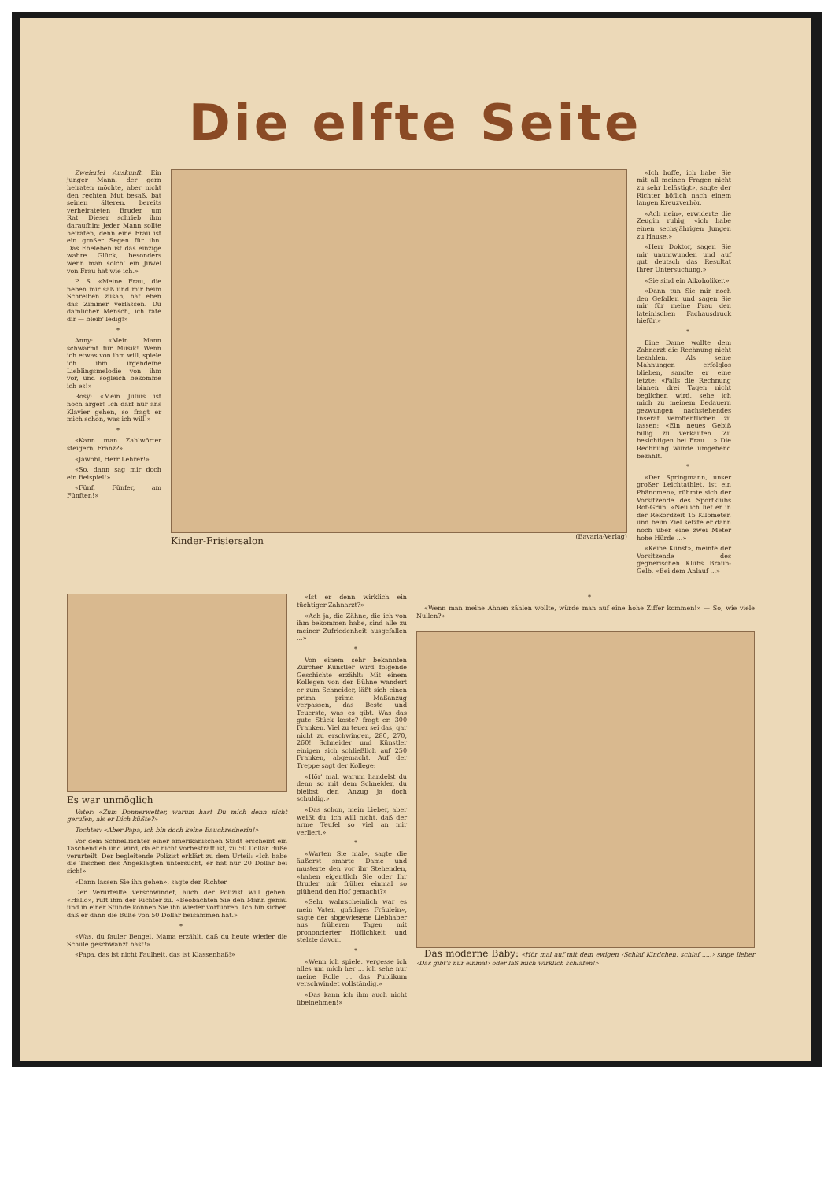Die elfte Seite
Zweierlei Auskunft. Ein junger Mann, der gern heiraten möchte, aber nicht den rechten Mut besaß, bat seinen älteren, bereits verheirateten Bruder um Rat. Dieser schrieb ihm daraufhin: Jeder Mann sollte heiraten, denn eine Frau ist ein großer Segen für ihn. Das Eheleben ist das einzige wahre Glück, besonders wenn man solch' ein Juwel von Frau hat wie ich.»
P. S. «Meine Frau, die neben mir saß und mir beim Schreiben zusah, hat eben das Zimmer verlassen. Du dämlicher Mensch, ich rate dir — bleib' ledig!»
*
Anny: «Mein Mann schwärmt für Musik! Wenn ich etwas von ihm will, spiele ich ihm irgendeine Lieblingsmelodie von ihm vor, und sogleich bekomme ich es!»
Rosy: «Mein Julius ist noch ärger! Ich darf nur ans Klavier gehen, so fragt er mich schon, was ich will!»
*
«Kann man Zahlwörter steigern, Franz?»
«Jawohl, Herr Lehrer!»
«So, dann sag mir doch ein Beispiel!»
«Fünf, Fünfer, am Fünften!»
Kinder-Frisiersalon (Bavaria-Verlag) «Ich hoffe, ich habe Sie mit all meinen Fragen nicht zu sehr belästigt», sagte der Richter höflich nach einem langen Kreuzverhör.
«Ach nein», erwiderte die Zeugin ruhig, «ich habe einen sechsjährigen Jungen zu Hause.»
«Herr Doktor, sagen Sie mir unumwunden und auf gut deutsch das Resultat Ihrer Untersuchung.»
«Sie sind ein Alkoholiker.»
«Dann tun Sie mir noch den Gefallen und sagen Sie mir für meine Frau den lateinischen Fachausdruck hiefür.»
*
Eine Dame wollte dem Zahnarzt die Rechnung nicht bezahlen. Als seine Mahnungen erfolglos blieben, sandte er eine letzte: «Falls die Rechnung binnen drei Tagen nicht beglichen wird, sehe ich mich zu meinem Bedauern gezwungen, nachstehendes Inserat veröffentlichen zu lassen: «Ein neues Gebiß billig zu verkaufen. Zu besichtigen bei Frau ...» Die Rechnung wurde umgehend bezahlt.
*
«Der Springmann, unser großer Leichtathlet, ist ein Phänomen», rühmte sich der Vorsitzende des Sportklubs Rot-Grün. «Neulich lief er in der Rekordzeit 15 Kilometer, und beim Ziel setzte er dann noch über eine zwei Meter hohe Hürde ...»
«Keine Kunst», meinte der Vorsitzende des gegnerischen Klubs Braun-Gelb. «Bei dem Anlauf ...»
Es war unmöglich
Vater: «Zum Donnerwetter, warum hast Du mich denn nicht gerufen, als er Dich küßte?»
Tochter: «Aber Papa, ich bin doch keine Bauchrednerin!»
Vor dem Schnellrichter einer amerikanischen Stadt erscheint ein Taschendieb und wird, da er nicht vorbestraft ist, zu 50 Dollar Buße verurteilt. Der begleitende Polizist erklärt zu dem Urteil: «Ich habe die Taschen des Angeklagten untersucht, er hat nur 20 Dollar bei sich!»
«Dann lassen Sie ihn gehen», sagte der Richter.
Der Verurteilte verschwindet, auch der Polizist will gehen. «Hallo», ruft ihm der Richter zu. «Beobachten Sie den Mann genau und in einer Stunde können Sie ihn wieder vorführen. Ich bin sicher, daß er dann die Buße von 50 Dollar beisammen hat.»
*
«Was, du fauler Bengel, Mama erzählt, daß du heute wieder die Schule geschwänzt hast!»
«Papa, das ist nicht Faulheit, das ist Klassenhaß!»
«Ist er denn wirklich ein tüchtiger Zahnarzt?»
«Ach ja, die Zähne, die ich von ihm bekommen habe, sind alle zu meiner Zufriedenheit ausgefallen ...»
*
Von einem sehr bekannten Zürcher Künstler wird folgende Geschichte erzählt: Mit einem Kollegen von der Bühne wandert er zum Schneider, läßt sich einen prima prima Maßanzug verpassen, das Beste und Teuerste, was es gibt. Was das gute Stück koste? fragt er. 300 Franken. Viel zu teuer sei das, gar nicht zu erschwingen, 280, 270, 260! Schneider und Künstler einigen sich schließlich auf 250 Franken, abgemacht. Auf der Treppe sagt der Kollege:
«Hör' mal, warum handelst du denn so mit dem Schneider, du bleibst den Anzug ja doch schuldig.»
«Das schon, mein Lieber, aber weißt du, ich will nicht, daß der arme Teufel so viel an mir verliert.»
*
«Warten Sie mal», sagte die äußerst smarte Dame und musterte den vor ihr Stehenden, «haben eigentlich Sie oder Ihr Bruder mir früher einmal so glühend den Hof gemacht?»
«Sehr wahrscheinlich war es mein Vater, gnädiges Fräulein», sagte der abgewiesene Liebhaber aus früheren Tagen mit prononcierter Höflichkeit und stelzte davon.
*
«Wenn ich spiele, vergesse ich alles um mich her ... ich sehe nur meine Rolle ... das Publikum verschwindet vollständig.»
«Das kann ich ihm auch nicht übelnehmen!»
*
«Wenn man meine Ahnen zählen wollte, würde man auf eine hohe Ziffer kommen!» — So, wie viele Nullen?»
Das moderne Baby: «Hör mal auf mit dem ewigen ‹Schlaf Kindchen, schlaf .....› singe lieber ‹Das gibt's nur einmal› oder laß mich wirklich schlafen!»